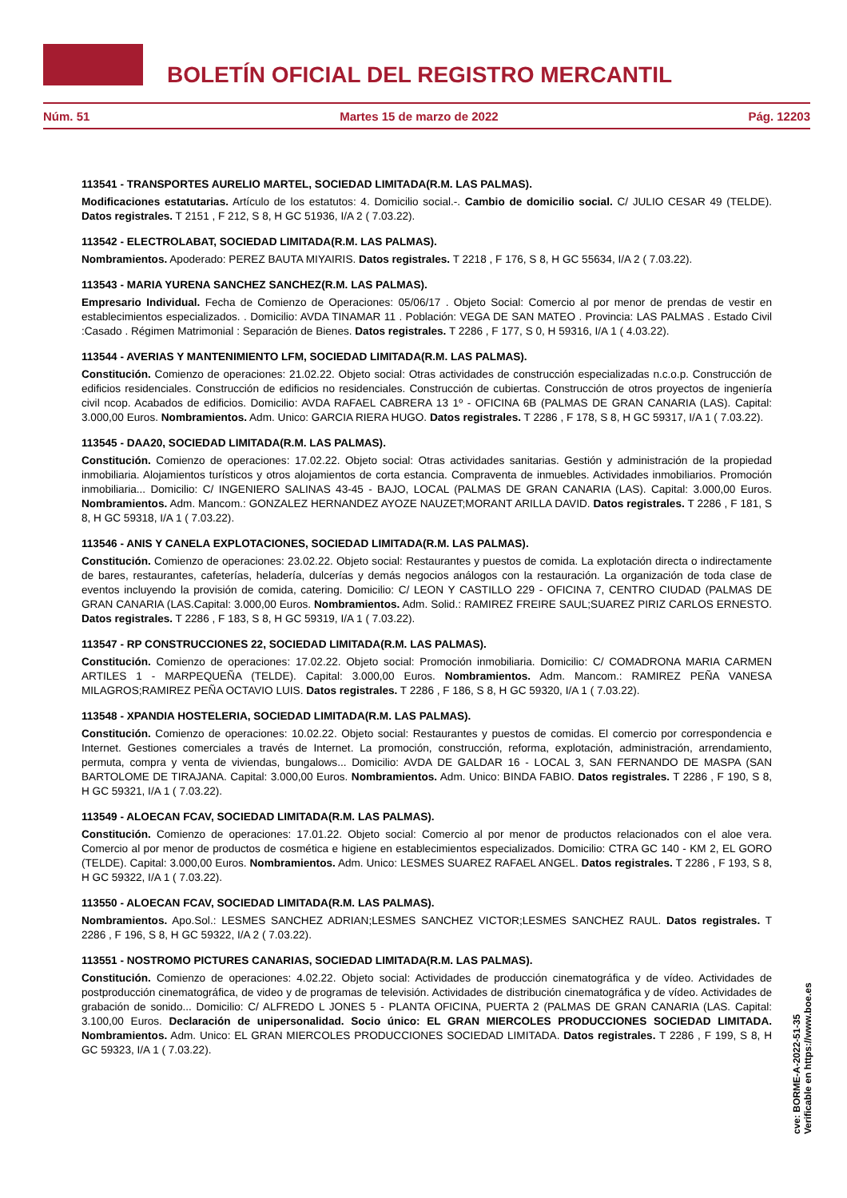BOLETÍN OFICIAL DEL REGISTRO MERCANTIL
Núm. 51 Martes 15 de marzo de 2022 Pág. 12203
113541 - TRANSPORTES AURELIO MARTEL, SOCIEDAD LIMITADA(R.M. LAS PALMAS).
Modificaciones estatutarias. Artículo de los estatutos: 4. Domicilio social.-. Cambio de domicilio social. C/ JULIO CESAR 49 (TELDE). Datos registrales. T 2151 , F 212, S 8, H GC 51936, I/A 2 ( 7.03.22).
113542 - ELECTROLABAT, SOCIEDAD LIMITADA(R.M. LAS PALMAS).
Nombramientos. Apoderado: PEREZ BAUTA MIYAIRIS. Datos registrales. T 2218 , F 176, S 8, H GC 55634, I/A 2 ( 7.03.22).
113543 - MARIA YURENA SANCHEZ SANCHEZ(R.M. LAS PALMAS).
Empresario Individual. Fecha de Comienzo de Operaciones: 05/06/17 . Objeto Social: Comercio al por menor de prendas de vestir en establecimientos especializados. . Domicilio: AVDA TINAMAR 11 . Población: VEGA DE SAN MATEO . Provincia: LAS PALMAS . Estado Civil :Casado . Régimen Matrimonial : Separación de Bienes. Datos registrales. T 2286 , F 177, S 0, H 59316, I/A 1 ( 4.03.22).
113544 - AVERIAS Y MANTENIMIENTO LFM, SOCIEDAD LIMITADA(R.M. LAS PALMAS).
Constitución. Comienzo de operaciones: 21.02.22. Objeto social: Otras actividades de construcción especializadas n.c.o.p. Construcción de edificios residenciales. Construcción de edificios no residenciales. Construcción de cubiertas. Construcción de otros proyectos de ingeniería civil ncop. Acabados de edificios. Domicilio: AVDA RAFAEL CABRERA 13 1º - OFICINA 6B (PALMAS DE GRAN CANARIA (LAS). Capital: 3.000,00 Euros. Nombramientos. Adm. Unico: GARCIA RIERA HUGO. Datos registrales. T 2286 , F 178, S 8, H GC 59317, I/A 1 ( 7.03.22).
113545 - DAA20, SOCIEDAD LIMITADA(R.M. LAS PALMAS).
Constitución. Comienzo de operaciones: 17.02.22. Objeto social: Otras actividades sanitarias. Gestión y administración de la propiedad inmobiliaria. Alojamientos turísticos y otros alojamientos de corta estancia. Compraventa de inmuebles. Actividades inmobiliarios. Promoción inmobiliaria... Domicilio: C/ INGENIERO SALINAS 43-45 - BAJO, LOCAL (PALMAS DE GRAN CANARIA (LAS). Capital: 3.000,00 Euros. Nombramientos. Adm. Mancom.: GONZALEZ HERNANDEZ AYOZE NAUZET;MORANT ARILLA DAVID. Datos registrales. T 2286 , F 181, S 8, H GC 59318, I/A 1 ( 7.03.22).
113546 - ANIS Y CANELA EXPLOTACIONES, SOCIEDAD LIMITADA(R.M. LAS PALMAS).
Constitución. Comienzo de operaciones: 23.02.22. Objeto social: Restaurantes y puestos de comida. La explotación directa o indirectamente de bares, restaurantes, cafeterías, heladería, dulcerías y demás negocios análogos con la restauración. La organización de toda clase de eventos incluyendo la provisión de comida, catering. Domicilio: C/ LEON Y CASTILLO 229 - OFICINA 7, CENTRO CIUDAD (PALMAS DE GRAN CANARIA (LAS.Capital: 3.000,00 Euros. Nombramientos. Adm. Solid.: RAMIREZ FREIRE SAUL;SUAREZ PIRIZ CARLOS ERNESTO. Datos registrales. T 2286 , F 183, S 8, H GC 59319, I/A 1 ( 7.03.22).
113547 - RP CONSTRUCCIONES 22, SOCIEDAD LIMITADA(R.M. LAS PALMAS).
Constitución. Comienzo de operaciones: 17.02.22. Objeto social: Promoción inmobiliaria. Domicilio: C/ COMADRONA MARIA CARMEN ARTILES 1 - MARPEQUEÑA (TELDE). Capital: 3.000,00 Euros. Nombramientos. Adm. Mancom.: RAMIREZ PEÑA VANESA MILAGROS;RAMIREZ PEÑA OCTAVIO LUIS. Datos registrales. T 2286 , F 186, S 8, H GC 59320, I/A 1 ( 7.03.22).
113548 - XPANDIA HOSTELERIA, SOCIEDAD LIMITADA(R.M. LAS PALMAS).
Constitución. Comienzo de operaciones: 10.02.22. Objeto social: Restaurantes y puestos de comidas. El comercio por correspondencia e Internet. Gestiones comerciales a través de Internet. La promoción, construcción, reforma, explotación, administración, arrendamiento, permuta, compra y venta de viviendas, bungalows... Domicilio: AVDA DE GALDAR 16 - LOCAL 3, SAN FERNANDO DE MASPA (SAN BARTOLOME DE TIRAJANA. Capital: 3.000,00 Euros. Nombramientos. Adm. Unico: BINDA FABIO. Datos registrales. T 2286 , F 190, S 8, H GC 59321, I/A 1 ( 7.03.22).
113549 - ALOECAN FCAV, SOCIEDAD LIMITADA(R.M. LAS PALMAS).
Constitución. Comienzo de operaciones: 17.01.22. Objeto social: Comercio al por menor de productos relacionados con el aloe vera. Comercio al por menor de productos de cosmética e higiene en establecimientos especializados. Domicilio: CTRA GC 140 - KM 2, EL GORO (TELDE). Capital: 3.000,00 Euros. Nombramientos. Adm. Unico: LESMES SUAREZ RAFAEL ANGEL. Datos registrales. T 2286 , F 193, S 8, H GC 59322, I/A 1 ( 7.03.22).
113550 - ALOECAN FCAV, SOCIEDAD LIMITADA(R.M. LAS PALMAS).
Nombramientos. Apo.Sol.: LESMES SANCHEZ ADRIAN;LESMES SANCHEZ VICTOR;LESMES SANCHEZ RAUL. Datos registrales. T 2286 , F 196, S 8, H GC 59322, I/A 2 ( 7.03.22).
113551 - NOSTROMO PICTURES CANARIAS, SOCIEDAD LIMITADA(R.M. LAS PALMAS).
Constitución. Comienzo de operaciones: 4.02.22. Objeto social: Actividades de producción cinematográfica y de vídeo. Actividades de postproducción cinematográfica, de video y de programas de televisión. Actividades de distribución cinematográfica y de vídeo. Actividades de grabación de sonido... Domicilio: C/ ALFREDO L JONES 5 - PLANTA OFICINA, PUERTA 2 (PALMAS DE GRAN CANARIA (LAS. Capital: 3.100,00 Euros. Declaración de unipersonalidad. Socio único: EL GRAN MIERCOLES PRODUCCIONES SOCIEDAD LIMITADA. Nombramientos. Adm. Unico: EL GRAN MIERCOLES PRODUCCIONES SOCIEDAD LIMITADA. Datos registrales. T 2286 , F 199, S 8, H GC 59323, I/A 1 ( 7.03.22).
cve: BORME-A-2022-51-35
Verificable en https://www.boe.es